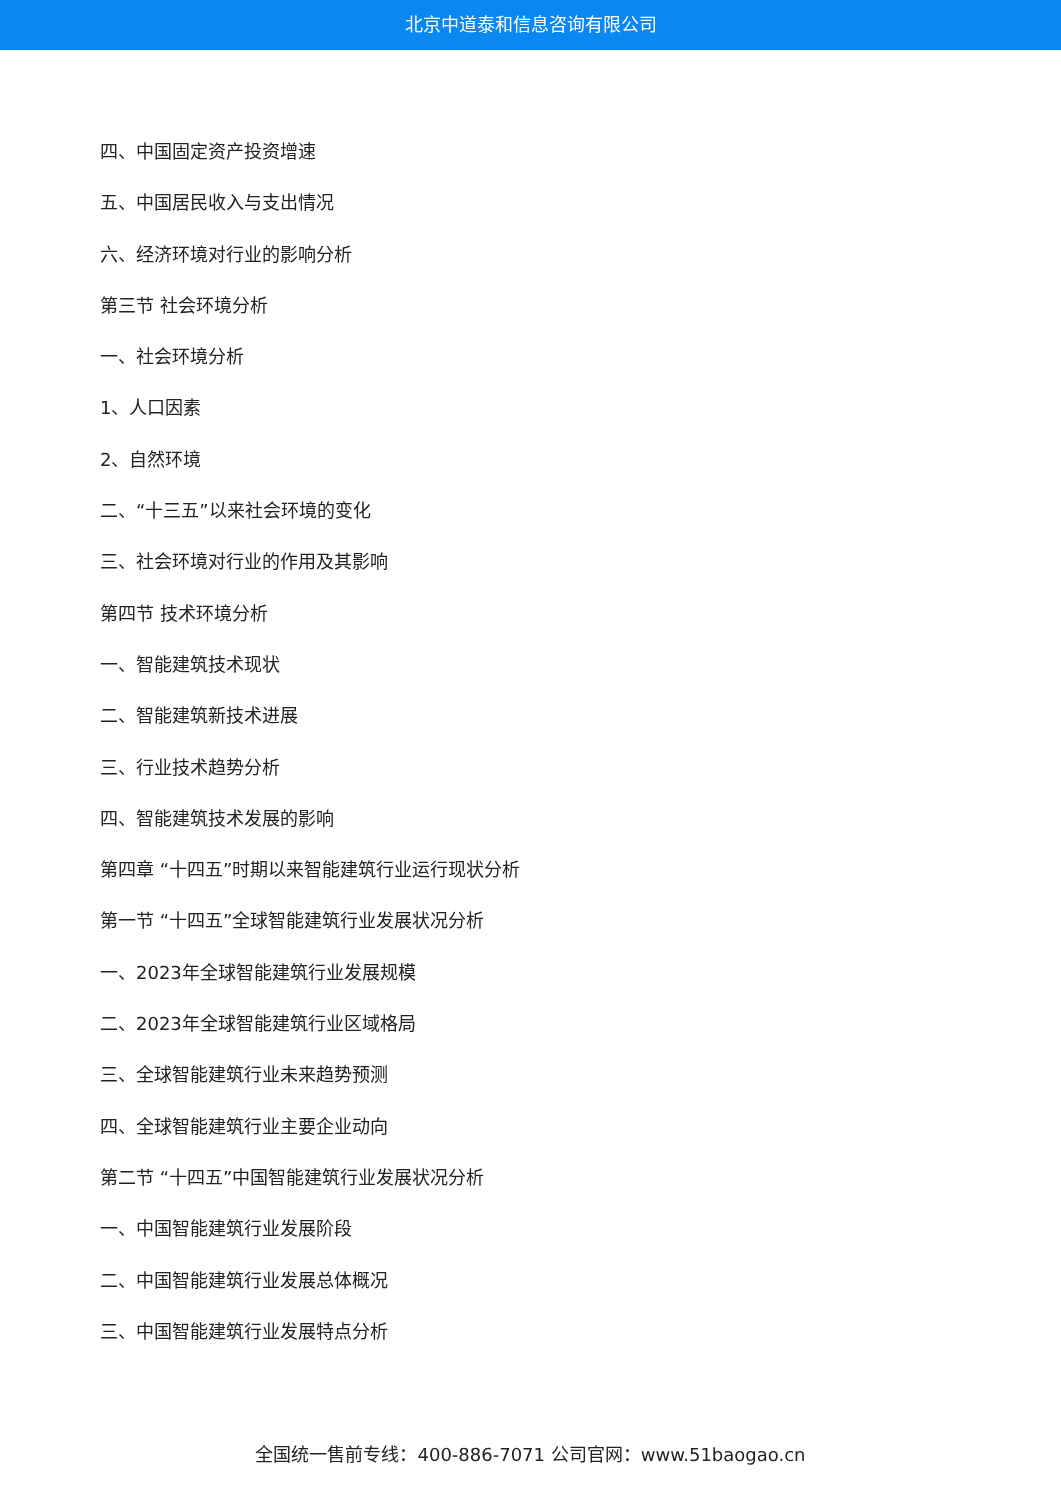北京中道泰和信息咨询有限公司
四、中国固定资产投资增速
五、中国居民收入与支出情况
六、经济环境对行业的影响分析
第三节 社会环境分析
一、社会环境分析
1、人口因素
2、自然环境
二、“十三五”以来社会环境的变化
三、社会环境对行业的作用及其影响
第四节 技术环境分析
一、智能建筑技术现状
二、智能建筑新技术进展
三、行业技术趋势分析
四、智能建筑技术发展的影响
第四章 “十四五”时期以来智能建筑行业运行现状分析
第一节 “十四五”全球智能建筑行业发展状况分析
一、2023年全球智能建筑行业发展规模
二、2023年全球智能建筑行业区域格局
三、全球智能建筑行业未来趋势预测
四、全球智能建筑行业主要企业动向
第二节 “十四五”中国智能建筑行业发展状况分析
一、中国智能建筑行业发展阶段
二、中国智能建筑行业发展总体概况
三、中国智能建筑行业发展特点分析
全国统一售前专线：400-886-7071 公司官网：www.51baogao.cn